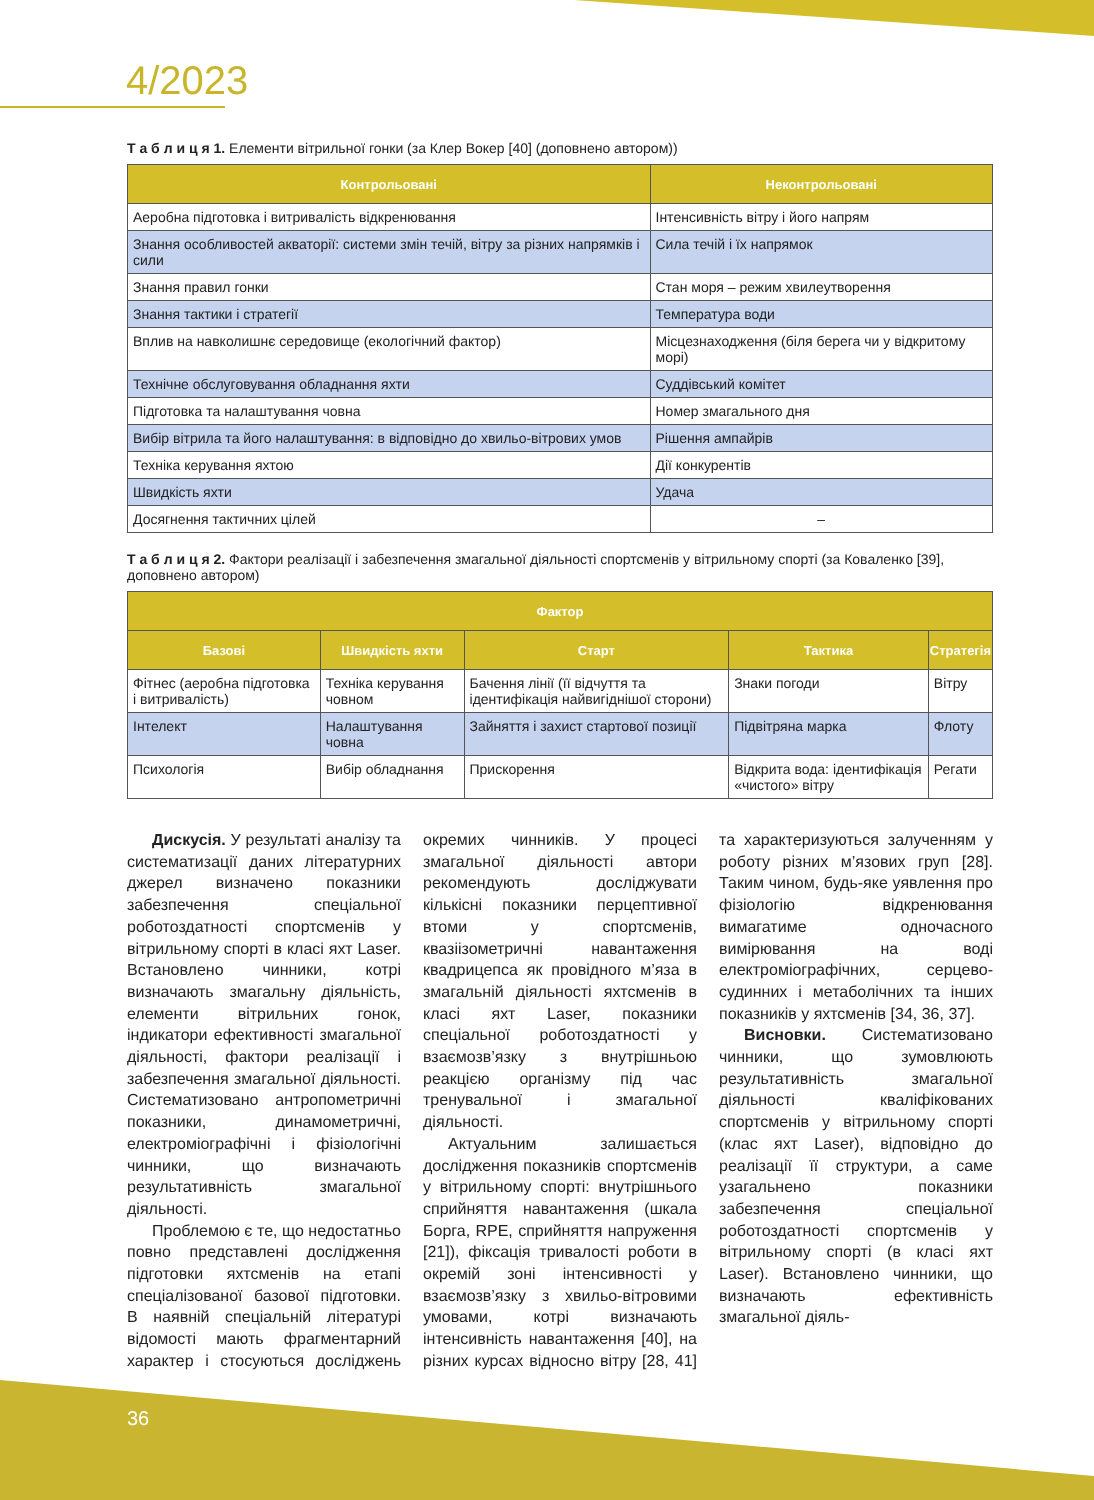4/2023
Т а б л и ц я 1. Елементи вітрильної гонки (за Клер Вокер [40] (доповнено автором))
| Контрольовані | Неконтрольовані |
| --- | --- |
| Аеробна підготовка і витривалість відкренювання | Інтенсивність вітру і його напрям |
| Знання особливостей акваторії: системи змін течій, вітру за різних напрямків і сили | Сила течій і їх напрямок |
| Знання правил гонки | Стан моря – режим хвилеутворення |
| Знання тактики і стратегії | Температура води |
| Вплив на навколишнє середовище (екологічний фактор) | Місцезнаходження (біля берега чи у відкритому морі) |
| Технічне обслуговування обладнання яхти | Суддівський комітет |
| Підготовка та налаштування човна | Номер змагального дня |
| Вибір вітрила та його налаштування: в відповідно до хвильо-вітрових умов | Рішення ампайрів |
| Техніка керування яхтою | Дії конкурентів |
| Швидкість яхти | Удача |
| Досягнення тактичних цілей | – |
Т а б л и ц я 2. Фактори реалізації і забезпечення змагальної діяльності спортсменів у вітрильному спорті (за Коваленко [39], доповнено автором)
| Фактор | | | | |
| --- | --- | --- | --- | --- |
| Базові | Швидкість яхти | Старт | Тактика | Стратегія |
| Фітнес (аеробна підготовка і витривалість) | Техніка керування човном | Бачення лінії (її відчуття та ідентифікація найвигіднішої сторони) | Знаки погоди | Вітру |
| Інтелект | Налаштування човна | Зайняття і захист стартової позиції | Підвітряна марка | Флоту |
| Психологія | Вибір обладнання | Прискорення | Відкрита вода: ідентифікація «чистого» вітру | Регати |
Дискусія. У результаті аналізу та систематизації даних літературних джерел визначено показники забезпечення спеціальної роботоздатності спортсменів у вітрильному спорті в класі яхт Laser. Встановлено чинники, котрі визначають змагальну діяльність, елементи вітрильних гонок, індикатори ефективності змагальної діяльності, фактори реалізації і забезпечення змагальної діяльності. Систематизовано антропометричні показники, динамометричні, електроміографічні і фізіологічні чинники, що визначають результативність змагальної діяльності.
Проблемою є те, що недостатньо повно представлені дослідження підготовки яхтсменів на етапі спеціалізованої базової підготовки. В наявній спеціальній літературі відомості мають фрагментарний характер і стосуються досліджень окремих чинників. У процесі змагальної діяльності автори рекомендують досліджувати кількісні показники перцептивної втоми у спортсменів, квазіізометричні навантаження квадрицепса як провідного м’яза в змагальній діяльності яхтсменів в класі яхт Laser, показники спеціальної роботоздатності у взаємозв’язку з внутрішньою реакцією організму під час тренувальної і змагальної діяльності.
Актуальним залишається дослідження показників спортсменів у вітрильному спорті: внутрішнього сприйняття навантаження (шкала Борга, RPE, сприйняття напруження [21]), фіксація тривалості роботи в окремій зоні інтенсивності у взаємозв’язку з хвильо-вітровими умовами, котрі визначають інтенсивність навантаження [40], на різних курсах відносно вітру [28, 41] та характеризуються залученням у роботу різних м’язових груп [28]. Таким чином, будь-яке уявлення про фізіологію відкренювання вимагатиме одночасного вимірювання на воді електроміографічних, серцево-судинних і метаболічних та інших показників у яхтсменів [34, 36, 37].
Висновки. Систематизовано чинники, що зумовлюють результативність змагальної діяльності кваліфікованих спортсменів у вітрильному спорті (клас яхт Laser), відповідно до реалізації її структури, а саме узагальнено показники забезпечення спеціальної роботоздатності спортсменів у вітрильному спорті (в класі яхт Laser). Встановлено чинники, що визначають ефективність змагальної діяль-
36